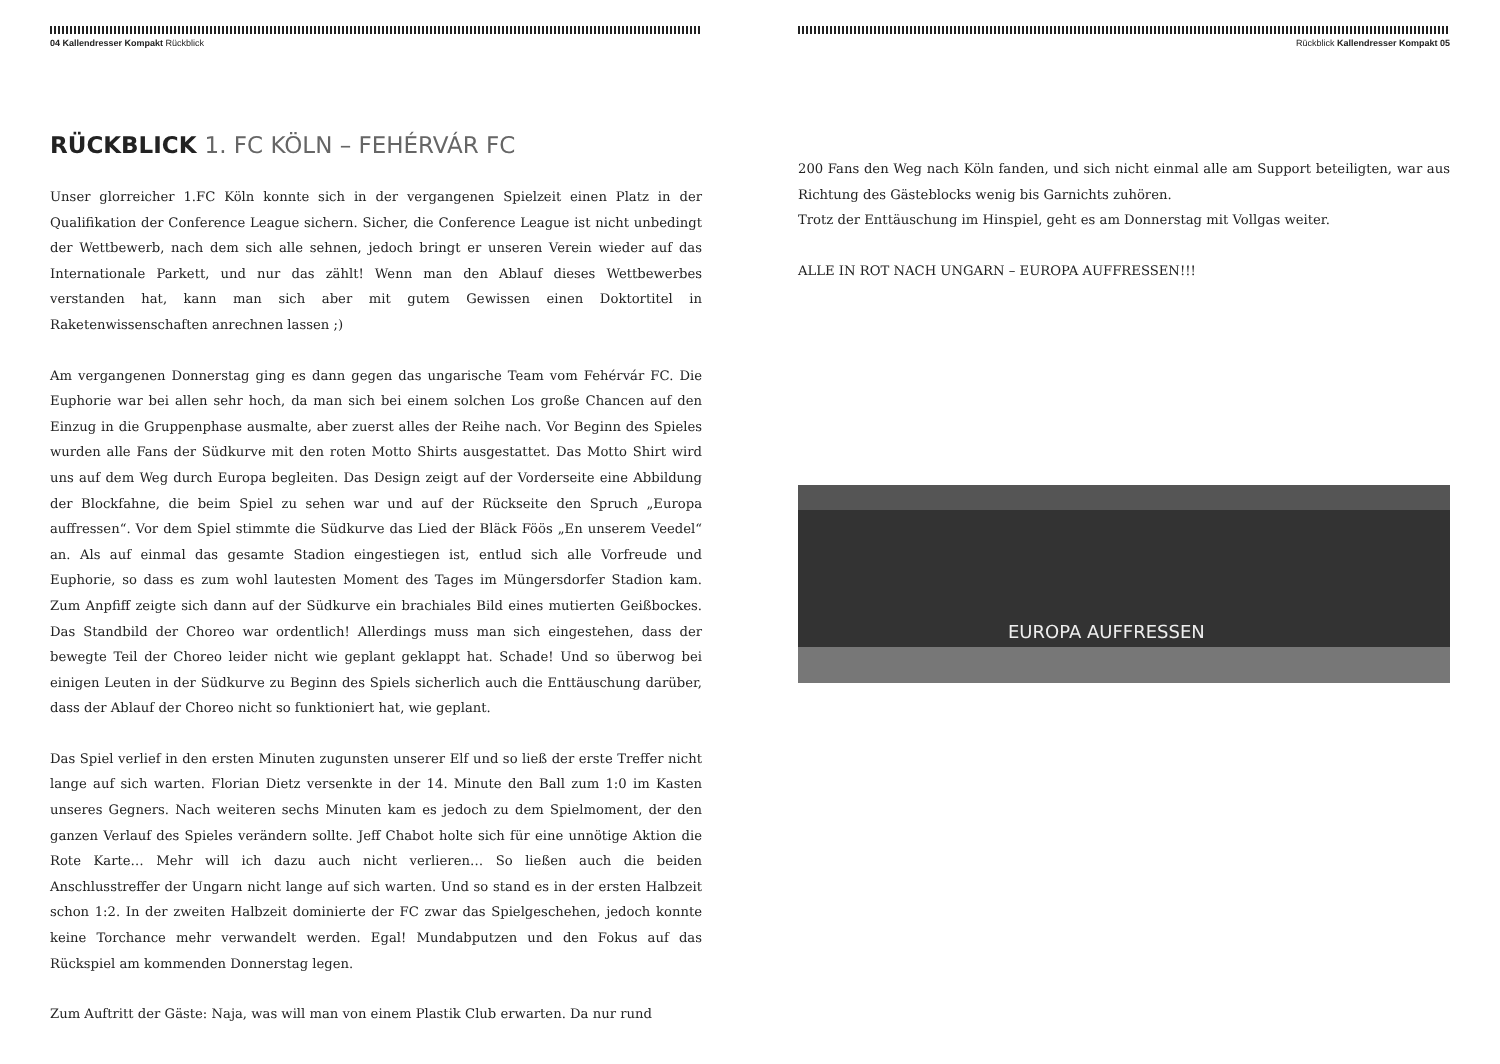04 Kallendresser Kompakt Rückblick
RÜCKBLICK 1. FC KÖLN – FEHÉRVÁR FC
Unser glorreicher 1.FC Köln konnte sich in der vergangenen Spielzeit einen Platz in der Qualifikation der Conference League sichern. Sicher, die Conference League ist nicht unbedingt der Wettbewerb, nach dem sich alle sehnen, jedoch bringt er unseren Verein wieder auf das Internationale Parkett, und nur das zählt! Wenn man den Ablauf dieses Wettbewerbes verstanden hat, kann man sich aber mit gutem Gewissen einen Doktortitel in Raketenwissenschaften anrechnen lassen ;)
Am vergangenen Donnerstag ging es dann gegen das ungarische Team vom Fehérvár FC. Die Euphorie war bei allen sehr hoch, da man sich bei einem solchen Los große Chancen auf den Einzug in die Gruppenphase ausmalte, aber zuerst alles der Reihe nach. Vor Beginn des Spieles wurden alle Fans der Südkurve mit den roten Motto Shirts ausgestattet. Das Motto Shirt wird uns auf dem Weg durch Europa begleiten. Das Design zeigt auf der Vorderseite eine Abbildung der Blockfahne, die beim Spiel zu sehen war und auf der Rückseite den Spruch „Europa auffressen“. Vor dem Spiel stimmte die Südkurve das Lied der Bläck Föös „En unserem Veedel“ an. Als auf einmal das gesamte Stadion eingestiegen ist, entlud sich alle Vorfreude und Euphorie, so dass es zum wohl lautesten Moment des Tages im Müngersdorfer Stadion kam. Zum Anpfiff zeigte sich dann auf der Südkurve ein brachiales Bild eines mutierten Geißbockes. Das Standbild der Choreo war ordentlich! Allerdings muss man sich eingestehen, dass der bewegte Teil der Choreo leider nicht wie geplant geklappt hat. Schade! Und so überwog bei einigen Leuten in der Südkurve zu Beginn des Spiels sicherlich auch die Enttäuschung darüber, dass der Ablauf der Choreo nicht so funktioniert hat, wie geplant.
Das Spiel verlief in den ersten Minuten zugunsten unserer Elf und so ließ der erste Treffer nicht lange auf sich warten. Florian Dietz versenkte in der 14. Minute den Ball zum 1:0 im Kasten unseres Gegners. Nach weiteren sechs Minuten kam es jedoch zu dem Spielmoment, der den ganzen Verlauf des Spieles verändern sollte. Jeff Chabot holte sich für eine unnötige Aktion die Rote Karte… Mehr will ich dazu auch nicht verlieren… So ließen auch die beiden Anschlusstreffer der Ungarn nicht lange auf sich warten. Und so stand es in der ersten Halbzeit schon 1:2. In der zweiten Halbzeit dominierte der FC zwar das Spielgeschehen, jedoch konnte keine Torchance mehr verwandelt werden. Egal! Mundabputzen und den Fokus auf das Rückspiel am kommenden Donnerstag legen.
Zum Auftritt der Gäste: Naja, was will man von einem Plastik Club erwarten. Da nur rund
Rückblick Kallendresser Kompakt 05
200 Fans den Weg nach Köln fanden, und sich nicht einmal alle am Support beteiligten, war aus Richtung des Gästeblocks wenig bis Garnichts zuhören.
Trotz der Enttäuschung im Hinspiel, geht es am Donnerstag mit Vollgas weiter.
ALLE IN ROT NACH UNGARN – EUROPA AUFFRESSEN!!!
EUROPA AUFFRESSEN